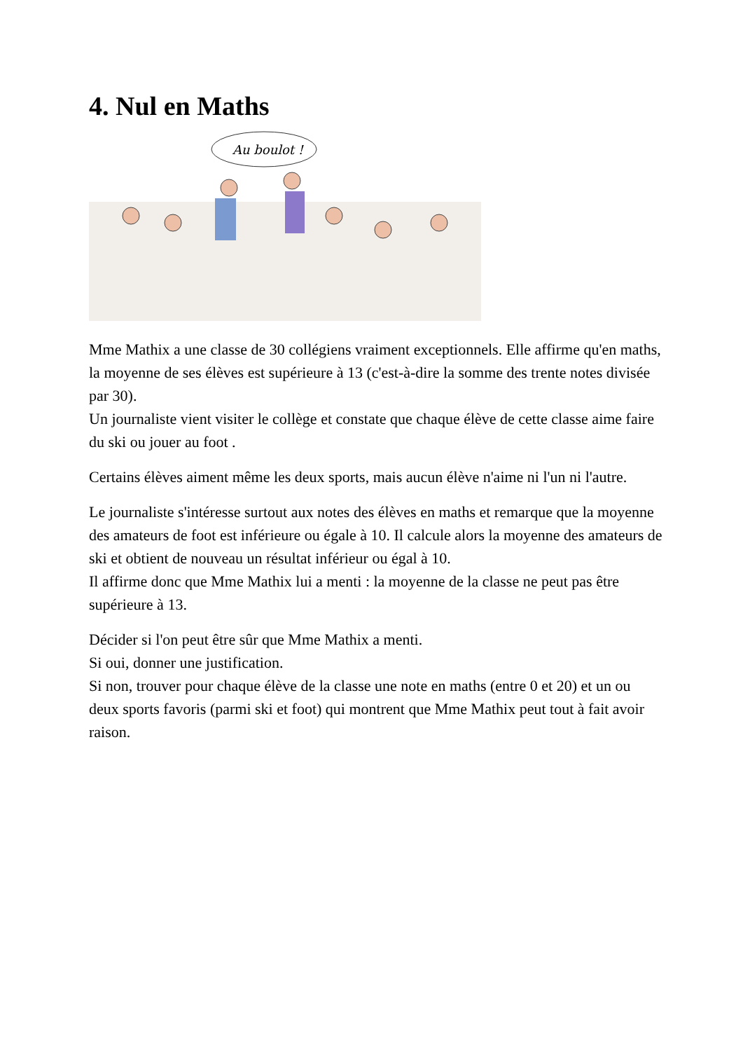4. Nul en Maths
Au boulot !
Mme Mathix a une classe de 30 collégiens vraiment exceptionnels. Elle affirme qu'en maths, la moyenne de ses élèves est supérieure à 13 (c'est-à-dire la somme des trente notes divisée par 30).
Un journaliste vient visiter le collège et constate que chaque élève de cette classe aime faire du ski ou jouer au foot .
Certains élèves aiment même les deux sports, mais aucun élève n'aime ni l'un ni l'autre.
Le journaliste s'intéresse surtout aux notes des élèves en maths et remarque que la moyenne des amateurs de foot est inférieure ou égale à 10. Il calcule alors la moyenne des amateurs de ski et obtient de nouveau un résultat inférieur ou égal à 10.
Il affirme donc que Mme Mathix lui a menti : la moyenne de la classe ne peut pas être supérieure à 13.
Décider si l'on peut être sûr que Mme Mathix a menti.
Si oui, donner une justification.
Si non, trouver pour chaque élève de la classe une note en maths (entre 0 et 20) et un ou deux sports favoris (parmi ski et foot) qui montrent que Mme Mathix peut tout à fait avoir raison.